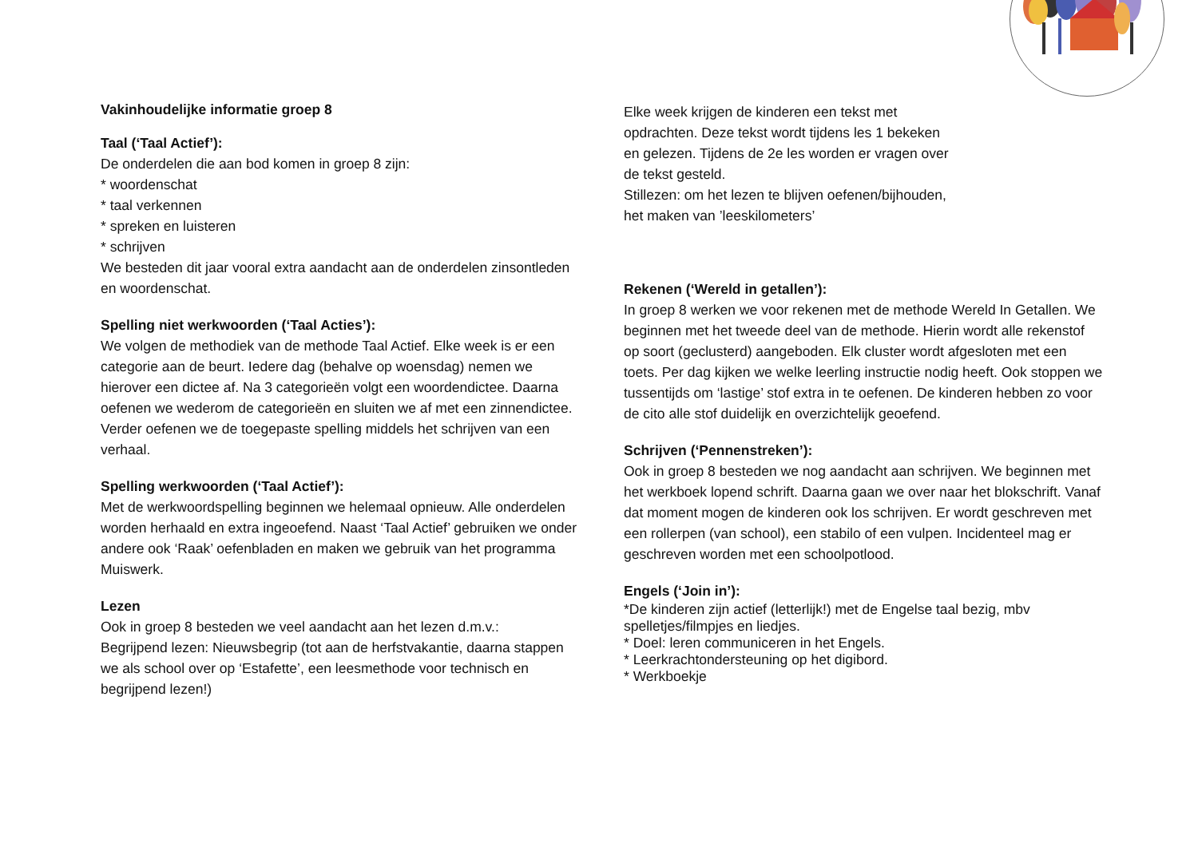Vakinhoudelijke informatie groep 8
Taal (‘Taal Actief’):
De onderdelen die aan bod komen in groep 8 zijn:
* woordenschat
* taal verkennen
* spreken en luisteren
* schrijven
We besteden dit jaar vooral extra aandacht aan de onderdelen zinsontleden en woordenschat.
Spelling niet werkwoorden (‘Taal Acties’):
We volgen de methodiek van de methode Taal Actief. Elke week is er een categorie aan de beurt. Iedere dag (behalve op woensdag) nemen we hierover een dictee af. Na 3 categorieën volgt een woordendictee. Daarna oefenen we wederom de categorieën en sluiten we af met een zinnendictee. Verder oefenen we de toegepaste spelling middels het schrijven van een verhaal.
Spelling werkwoorden (‘Taal Actief’):
Met de werkwoordspelling beginnen we helemaal opnieuw. Alle onderdelen worden herhaald en extra ingeoefend. Naast ‘Taal Actief’ gebruiken we onder andere ook ‘Raak’ oefenbladen en maken we gebruik van het programma Muiswerk.
Lezen
Ook in groep 8 besteden we veel aandacht aan het lezen d.m.v.:
Begrijpend lezen: Nieuwsbegrip (tot aan de herfstvakantie, daarna stappen we als school over op ‘Estafette’, een leesmethode voor technisch en begrijpend lezen!)
Elke week krijgen de kinderen een tekst met
opdrachten. Deze tekst wordt tijdens les 1 bekeken
en gelezen. Tijdens de 2e les worden er vragen over
de tekst gesteld.
Stillezen: om het lezen te blijven oefenen/bijhouden,
het maken van ’leeskilometers’
Rekenen (‘Wereld in getallen’):
In groep 8 werken we voor rekenen met de methode Wereld In Getallen. We beginnen met het tweede deel van de methode. Hierin wordt alle rekenstof op soort (geclusterd) aangeboden. Elk cluster wordt afgesloten met een toets. Per dag kijken we welke leerling instructie nodig heeft. Ook stoppen we tussentijds om ‘lastige’ stof extra in te oefenen. De kinderen hebben zo voor de cito alle stof duidelijk en overzichtelijk geoefend.
Schrijven (‘Pennenstreken’):
Ook in groep 8 besteden we nog aandacht aan schrijven. We beginnen met het werkboek lopend schrift. Daarna gaan we over naar het blokschrift. Vanaf dat moment mogen de kinderen ook los schrijven. Er wordt geschreven met een rollerpen (van school), een stabilo of een vulpen. Incidenteel mag er geschreven worden met een schoolpotlood.
Engels (‘Join in’):
*De kinderen zijn actief (letterlijk!) met de Engelse taal bezig, mbv spelletjes/filmpjes en liedjes.
* Doel: leren communiceren in het Engels.
* Leerkrachtondersteuning op het digibord.
* Werkboekje